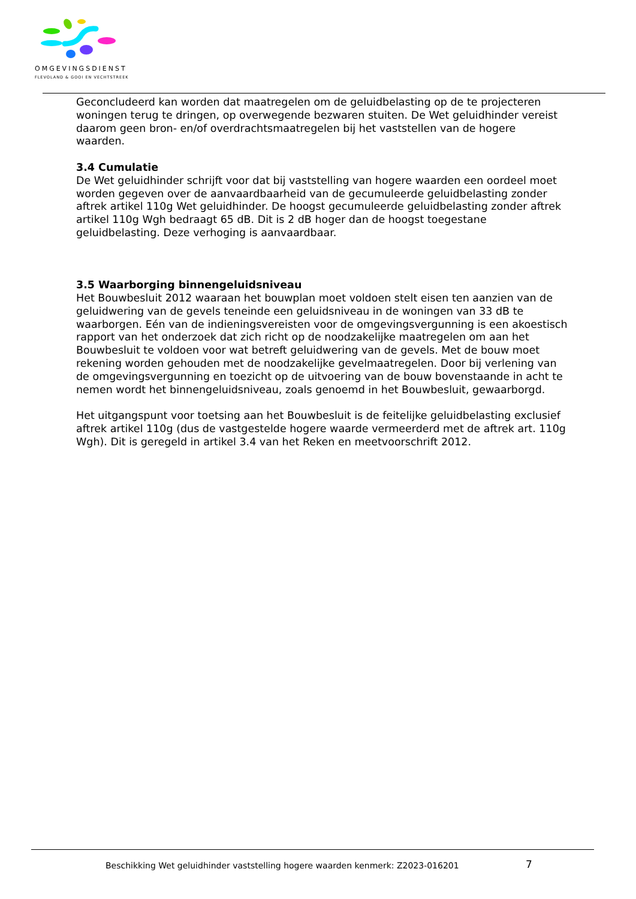OMGEVINGSDIENST
FLEVOLAND & GOOI EN VECHTSTREEK
Geconcludeerd kan worden dat maatregelen om de geluidbelasting op de te projecteren woningen terug te dringen, op overwegende bezwaren stuiten. De Wet geluidhinder vereist daarom geen bron- en/of overdrachtsmaatregelen bij het vaststellen van de hogere waarden.
3.4 Cumulatie
De Wet geluidhinder schrijft voor dat bij vaststelling van hogere waarden een oordeel moet worden gegeven over de aanvaardbaarheid van de gecumuleerde geluidbelasting zonder aftrek artikel 110g Wet geluidhinder. De hoogst gecumuleerde geluidbelasting zonder aftrek artikel 110g Wgh bedraagt 65 dB. Dit is 2 dB hoger dan de hoogst toegestane geluidbelasting. Deze verhoging is aanvaardbaar.
3.5 Waarborging binnengeluidsniveau
Het Bouwbesluit 2012 waaraan het bouwplan moet voldoen stelt eisen ten aanzien van de geluidwering van de gevels teneinde een geluidsniveau in de woningen van 33 dB te waarborgen. Eén van de indieningsvereisten voor de omgevingsvergunning is een akoestisch rapport van het onderzoek dat zich richt op de noodzakelijke maatregelen om aan het Bouwbesluit te voldoen voor wat betreft geluidwering van de gevels. Met de bouw moet rekening worden gehouden met de noodzakelijke gevelmaatregelen. Door bij verlening van de omgevingsvergunning en toezicht op de uitvoering van de bouw bovenstaande in acht te nemen wordt het binnengeluidsniveau, zoals genoemd in het Bouwbesluit, gewaarborgd.
Het uitgangspunt voor toetsing aan het Bouwbesluit is de feitelijke geluidbelasting exclusief aftrek artikel 110g (dus de vastgestelde hogere waarde vermeerderd met de aftrek art. 110g Wgh). Dit is geregeld in artikel 3.4 van het Reken en meetvoorschrift 2012.
Beschikking Wet geluidhinder vaststelling hogere waarden kenmerk: Z2023-016201
7